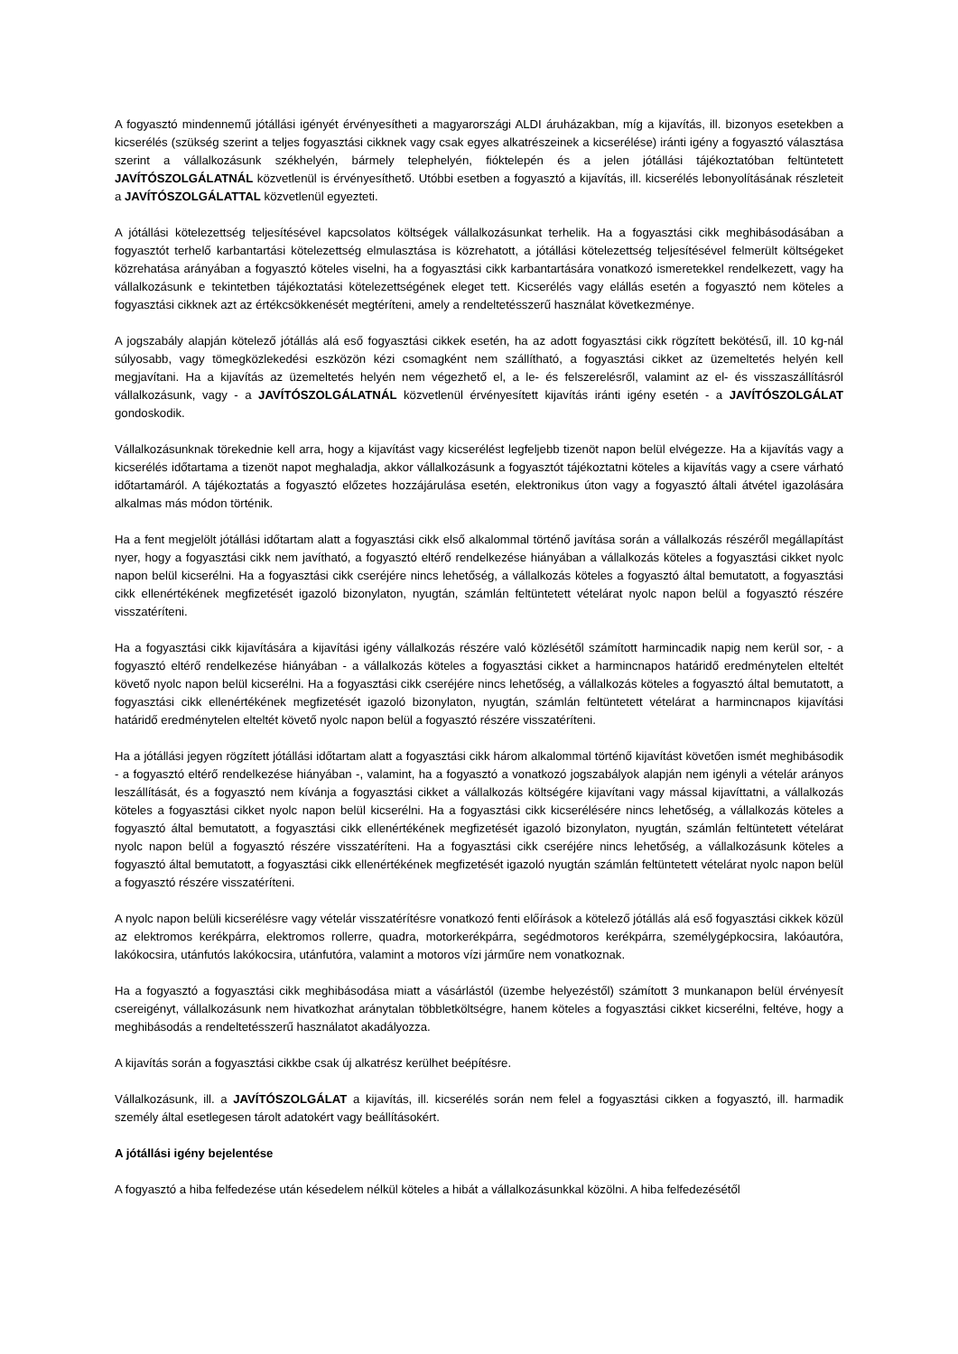A fogyasztó mindennemű jótállási igényét érvényesítheti a magyarországi ALDI áruházakban, míg a kijavítás, ill. bizonyos esetekben a kicserélés (szükség szerint a teljes fogyasztási cikknek vagy csak egyes alkatrészeinek a kicserélése) iránti igény a fogyasztó választása szerint a vállalkozásunk székhelyén, bármely telephelyén, fióktelepén és a jelen jótállási tájékoztatóban feltüntetett JAVÍTÓSZOLGÁLATNÁL közvetlenül is érvényesíthető. Utóbbi esetben a fogyasztó a kijavítás, ill. kicserélés lebonyolításának részleteit a JAVÍTÓSZOLGÁLATTAL közvetlenül egyezteti.
A jótállási kötelezettség teljesítésével kapcsolatos költségek vállalkozásunkat terhelik. Ha a fogyasztási cikk meghibásodásában a fogyasztót terhelő karbantartási kötelezettség elmulasztása is közrehatott, a jótállási kötelezettség teljesítésével felmerült költségeket közrehatása arányában a fogyasztó köteles viselni, ha a fogyasztási cikk karbantartására vonatkozó ismeretekkel rendelkezett, vagy ha vállalkozásunk e tekintetben tájékoztatási kötelezettségének eleget tett. Kicserélés vagy elállás esetén a fogyasztó nem köteles a fogyasztási cikknek azt az értékcsökkenését megtéríteni, amely a rendeltetésszerű használat következménye.
A jogszabály alapján kötelező jótállás alá eső fogyasztási cikkek esetén, ha az adott fogyasztási cikk rögzített bekötésű, ill. 10 kg-nál súlyosabb, vagy tömegközlekedési eszközön kézi csomagként nem szállítható, a fogyasztási cikket az üzemeltetés helyén kell megjavítani. Ha a kijavítás az üzemeltetés helyén nem végezhető el, a le- és felszerelésről, valamint az el- és visszaszállításról vállalkozásunk, vagy - a JAVÍTÓSZOLGÁLATNÁL közvetlenül érvényesített kijavítás iránti igény esetén - a JAVÍTÓSZOLGÁLAT gondoskodik.
Vállalkozásunknak törekednie kell arra, hogy a kijavítást vagy kicserélést legfeljebb tizenöt napon belül elvégezze. Ha a kijavítás vagy a kicserélés időtartama a tizenöt napot meghaladja, akkor vállalkozásunk a fogyasztót tájékoztatni köteles a kijavítás vagy a csere várható időtartamáról. A tájékoztatás a fogyasztó előzetes hozzájárulása esetén, elektronikus úton vagy a fogyasztó általi átvétel igazolására alkalmas más módon történik.
Ha a fent megjelölt jótállási időtartam alatt a fogyasztási cikk első alkalommal történő javítása során a vállalkozás részéről megállapítást nyer, hogy a fogyasztási cikk nem javítható, a fogyasztó eltérő rendelkezése hiányában a vállalkozás köteles a fogyasztási cikket nyolc napon belül kicserélni. Ha a fogyasztási cikk cseréjére nincs lehetőség, a vállalkozás köteles a fogyasztó által bemutatott, a fogyasztási cikk ellenértékének megfizetését igazoló bizonylaton, nyugtán, számlán feltüntetett vételárat nyolc napon belül a fogyasztó részére visszatéríteni.
Ha a fogyasztási cikk kijavítására a kijavítási igény vállalkozás részére való közlésétől számított harmincadik napig nem kerül sor, - a fogyasztó eltérő rendelkezése hiányában - a vállalkozás köteles a fogyasztási cikket a harmincnapos határidő eredménytelen elteltét követő nyolc napon belül kicserélni. Ha a fogyasztási cikk cseréjére nincs lehetőség, a vállalkozás köteles a fogyasztó által bemutatott, a fogyasztási cikk ellenértékének megfizetését igazoló bizonylaton, nyugtán, számlán feltüntetett vételárat a harmincnapos kijavítási határidő eredménytelen elteltét követő nyolc napon belül a fogyasztó részére visszatéríteni.
Ha a jótállási jegyen rögzített jótállási időtartam alatt a fogyasztási cikk három alkalommal történő kijavítást követően ismét meghibásodik - a fogyasztó eltérő rendelkezése hiányában -, valamint, ha a fogyasztó a vonatkozó jogszabályok alapján nem igényli a vételár arányos leszállítását, és a fogyasztó nem kívánja a fogyasztási cikket a vállalkozás költségére kijavítani vagy mással kijavíttatni, a vállalkozás köteles a fogyasztási cikket nyolc napon belül kicserélni. Ha a fogyasztási cikk kicserélésére nincs lehetőség, a vállalkozás köteles a fogyasztó által bemutatott, a fogyasztási cikk ellenértékének megfizetését igazoló bizonylaton, nyugtán, számlán feltüntetett vételárat nyolc napon belül a fogyasztó részére visszatéríteni. Ha a fogyasztási cikk cseréjére nincs lehetőség, a vállalkozásunk köteles a fogyasztó által bemutatott, a fogyasztási cikk ellenértékének megfizetését igazoló nyugtán számlán feltüntetett vételárat nyolc napon belül a fogyasztó részére visszatéríteni.
A nyolc napon belüli kicserélésre vagy vételár visszatérítésre vonatkozó fenti előírások a kötelező jótállás alá eső fogyasztási cikkek közül az elektromos kerékpárra, elektromos rollerre, quadra, motorkerékpárra, segédmotoros kerékpárra, személygépkocsira, lakóautóra, lakókocsira, utánfutós lakókocsira, utánfutóra, valamint a motoros vízi járműre nem vonatkoznak.
Ha a fogyasztó a fogyasztási cikk meghibásodása miatt a vásárlástól (üzembe helyezéstől) számított 3 munkanapon belül érvényesít csereigényt, vállalkozásunk nem hivatkozhat aránytalan többletköltségre, hanem köteles a fogyasztási cikket kicserélni, feltéve, hogy a meghibásodás a rendeltetésszerű használatot akadályozza.
A kijavítás során a fogyasztási cikkbe csak új alkatrész kerülhet beépítésre.
Vállalkozásunk, ill. a JAVÍTÓSZOLGÁLAT a kijavítás, ill. kicserélés során nem felel a fogyasztási cikken a fogyasztó, ill. harmadik személy által esetlegesen tárolt adatokért vagy beállításokért.
A jótállási igény bejelentése
A fogyasztó a hiba felfedezése után késedelem nélkül köteles a hibát a vállalkozásunkkal közölni. A hiba felfedezésétől